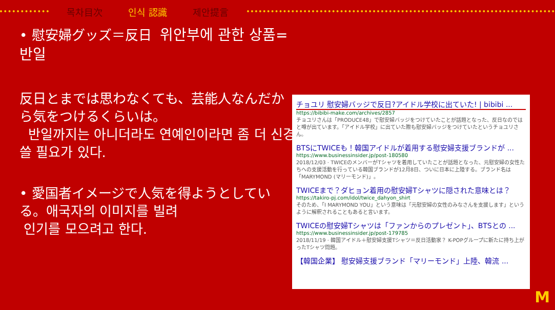목차目次 인식 認識 제안提言
• 慰安婦グッズ＝反日 위안부에 관한 상품=반일
反日とまでは思わなくても、芸能人なんだから気をつけるくらいは。
반일까지는 아니더라도 연예인이라면 좀 더 신경 쓸 필요가 있다.
• 愛国者イメージで人気を得ようとしている。애국자의 이미지를 빌려
인기를 모으려고 한다.
チョユリ 慰安婦バッジで反日?アイドル学校に出ていた! | bibibi ...
https://bibibi-make.com/archives/2857
チョユリさんは「PRODUCE48」で慰安婦バッジをつけていたことが話題となった、反日なのではと噂が出ています。「アイドル学校」に出ていた際も慰安婦バッジをつけていたというチョユリさん。
BTSにTWICEも！韓国アイドルが着用する慰安婦支援ブランドが ...
https://www.businessinsider.jp/post-180580
2018/12/03 · TWICEのメンバーがTシャツを着用していたことが話題となった、元慰安婦の女性たちへの支援活動を行っている韓国ブランドが12月8日、ついに日本に上陸する。ブランド名は「MARYMOND (マリーモンド)」。
TWICEまで？ダヒョン着用の慰安婦Tシャツに隠された意味とは？
https://takiro-pj.com/idol/twice_dahyon_shirt
そのため、「I MARYMOND YOU」という意味は「元慰安婦の女性のみなさんを支援します」というように解釈されることもあると言います。
TWICEの慰安婦Tシャツは「ファンからのプレゼント」、BTSとの ...
https://www.businessinsider.jp/post-179785
2018/11/19 · 韓国アイドル＋慰安婦支援Tシャツ＝反日活動家？ K-POPグループに新たに持ち上がったTシャツ問題。
【韓国企業】 慰安婦支援ブランド「マリーモンド」上陸、韓流 ...
M